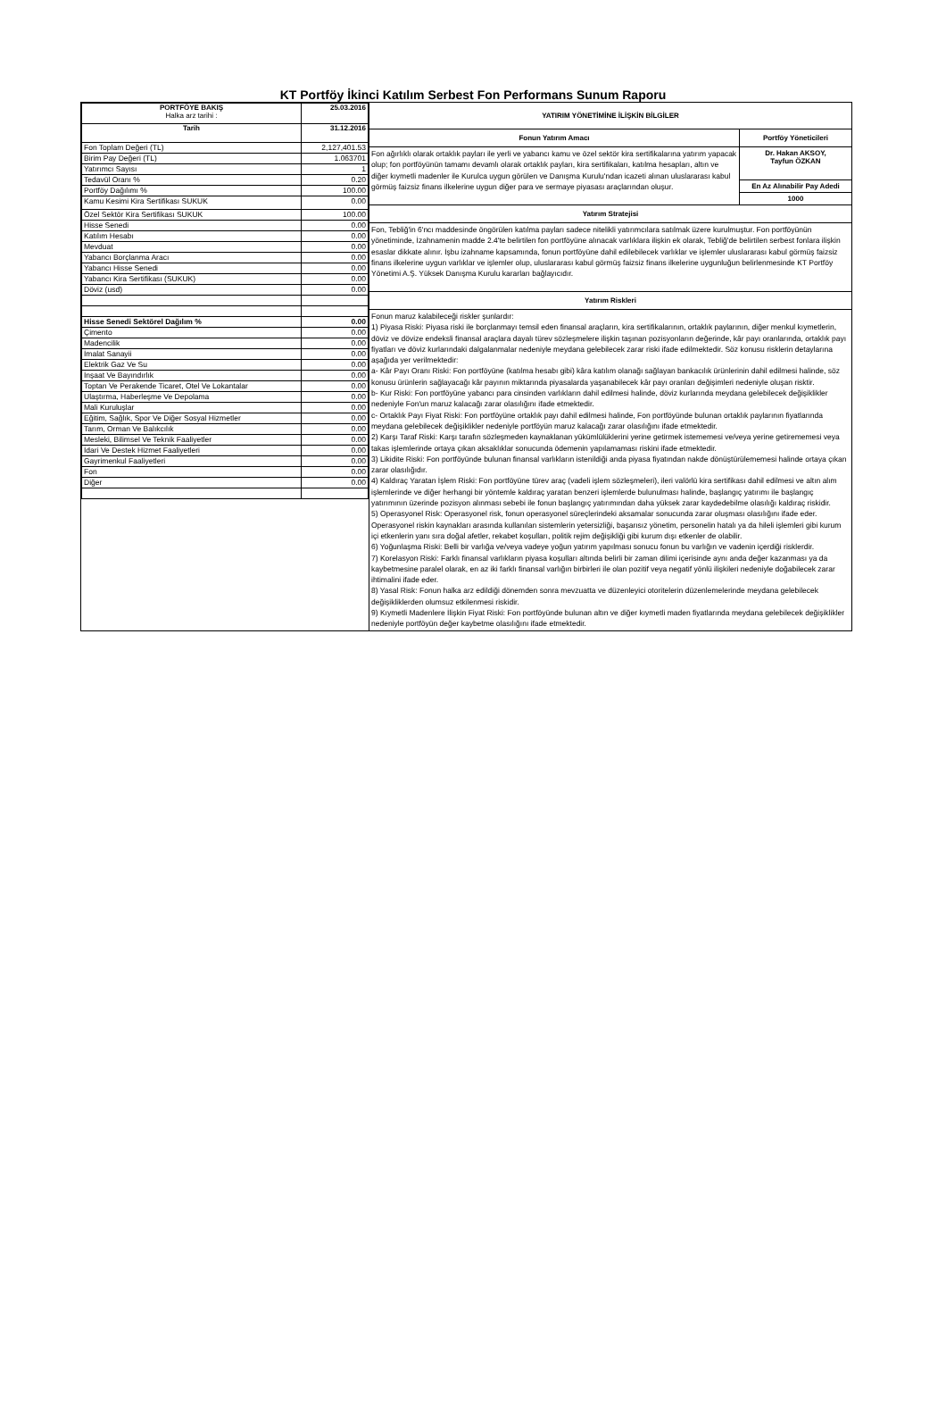KT Portföy İkinci Katılım Serbest Fon Performans Sunum Raporu
| PORTFÖYE BAKIŞ Halka arz tarihi : | 25.03.2016 |
| --- | --- |
| Tarih | 31.12.2016 |
| Fon Toplam Değeri (TL) | 2,127,401.53 |
| Birim Pay Değeri (TL) | 1.063701 |
| Yatırımcı Sayısı | 1 |
| Tedavül Oranı % | 0.20 |
| Portföy Dağılımı % | 100.00 |
| Kamu Kesimi Kira Sertifikası SUKUK | 0.00 |
| Özel Sektör Kira Sertifikası SUKUK | 100.00 |
| Hisse Senedi | 0.00 |
| Katılım Hesabı | 0.00 |
| Mevduat | 0.00 |
| Yabancı Borçlanma Aracı | 0.00 |
| Yabancı Hisse Senedi | 0.00 |
| Yabancı Kira Sertifikası (SUKUK) | 0.00 |
| Döviz (usd) | 0.00 |
| Hisse Senedi Sektörel Dağılım % | 0.00 |
| Çimento | 0.00 |
| Madencilik | 0.00 |
| İmalat Sanayii | 0.00 |
| Elektrik Gaz Ve Su | 0.00 |
| İnşaat Ve Bayındırlık | 0.00 |
| Toptan Ve Perakende Ticaret, Otel Ve Lokantalar | 0.00 |
| Ulaştırma, Haberleşme Ve Depolama | 0.00 |
| Mali Kuruluşlar | 0.00 |
| Eğitim, Sağlık, Spor Ve Diğer Sosyal Hizmetler | 0.00 |
| Tarım, Orman Ve Balıkcılık | 0.00 |
| Mesleki, Bilimsel Ve Teknik Faaliyetler | 0.00 |
| İdari Ve Destek Hizmet Faaliyetleri | 0.00 |
| Gayrimenkul Faaliyetleri | 0.00 |
| Fon | 0.00 |
| Diğer | 0.00 |
YATIRIM YÖNETİMİNE İLİŞKİN BİLGİLER
Fonun Yatırım Amacı
Fon ağırlıklı olarak ortaklık payları ile yerli ve yabancı kamu ve özel sektör kira sertifikalarına yatırım yapacak olup; fon portföyünün tamamı devamlı olarak ortaklık payları, kira sertifikaları, katılma hesapları, altın ve diğer kıymetli madenler ile Kurulca uygun görülen ve Danışma Kurulu'ndan icazeti alınan uluslararası kabul görmüş faizsiz finans ilkelerine uygun diğer para ve sermaye piyasası araçlarından oluşur.
Portföy Yöneticileri
Dr. Hakan AKSOY,
Tayfun ÖZKAN
En Az Alınabilir Pay Adedi
1000
Yatırım Stratejisi
Fon, Tebliğ'in 6'ncı maddesinde öngörülen katılma payları sadece nitelikli yatırımcılara satılmak üzere kurulmuştur. Fon portföyünün yönetiminde, İzahnamenin madde 2.4'te belirtilen fon portföyüne alınacak varlıklara ilişkin ek olarak, Tebliğ'de belirtilen serbest fonlara ilişkin esaslar dikkate alınır. İşbu izahname kapsamında, fonun portföyüne dahil edilebilecek varlıklar ve işlemler uluslararası kabul görmüş faizsiz finans ilkelerine uygun varlıklar ve işlemler olup, uluslararası kabul görmüş faizsiz finans ilkelerine uygunluğun belirlenmesinde KT Portföy Yönetimi A.Ş. Yüksek Danışma Kurulu kararları bağlayıcıdır.
Yatırım Riskleri
Fonun maruz kalabileceği riskler şunlardır:
1) Piyasa Riski: Piyasa riski ile borçlanmayı temsil eden finansal araçların, kira sertifikalarının, ortaklık paylarının, diğer menkul kıymetlerin, döviz ve dövize endeksli finansal araçlara dayalı türev sözleşmelere ilişkin taşınan pozisyonların değerinde, kâr payı oranlarında, ortaklık payı fiyatları ve döviz kurlarındaki dalgalanmalar nedeniyle meydana gelebilecek zarar riski ifade edilmektedir. Söz konusu risklerin detaylarına aşağıda yer verilmektedir:
a- Kâr Payı Oranı Riski: Fon portföyüne (katılma hesabı gibi) kâra katılım olanağı sağlayan bankacılık ürünlerinin dahil edilmesi halinde, söz konusu ürünlerin sağlayacağı kâr payının miktarında piyasalarda yaşanabilecek kâr payı oranları değişimleri nedeniyle oluşan risktir.
b- Kur Riski: Fon portföyüne yabancı para cinsinden varlıkların dahil edilmesi halinde, döviz kurlarında meydana gelebilecek değişiklikler nedeniyle Fon'un maruz kalacağı zarar olasılığını ifade etmektedir.
c- Ortaklık Payı Fiyat Riski: Fon portföyüne ortaklık payı dahil edilmesi halinde, Fon portföyünde bulunan ortaklık paylarının fiyatlarında meydana gelebilecek değişiklikler nedeniyle portföyün maruz kalacağı zarar olasılığını ifade etmektedir.
2) Karşı Taraf Riski: Karşı tarafın sözleşmeden kaynaklanan yükümlülüklerini yerine getirmek istememesi ve/veya yerine getirememesi veya takas işlemlerinde ortaya çıkan aksaklıklar sonucunda ödemenin yapılamaması riskini ifade etmektedir.
3) Likidite Riski: Fon portföyünde bulunan finansal varlıkların istenildiği anda piyasa fiyatından nakde dönüştürülememesi halinde ortaya çıkan zarar olasılığıdır.
4) Kaldıraç Yaratan İşlem Riski: Fon portföyüne türev araç (vadeli işlem sözleşmeleri), ileri valörlü kira sertifikası dahil edilmesi ve altın alım işlemlerinde ve diğer herhangi bir yöntemle kaldıraç yaratan benzeri işlemlerde bulunulması halinde, başlangıç yatırımı ile başlangıç yatırımının üzerinde pozisyon alınması sebebi ile fonun başlangıç yatırımından daha yüksek zarar kaydedebilme olasılığı kaldıraç riskidir.
5) Operasyonel Risk: Operasyonel risk, fonun operasyonel süreçlerindeki aksamalar sonucunda zarar oluşması olasılığını ifade eder. Operasyonel riskin kaynakları arasında kullanılan sistemlerin yetersizliği, başarısız yönetim, personelin hatalı ya da hileli işlemleri gibi kurum içi etkenlerin yanı sıra doğal afetler, rekabet koşulları, politik rejim değişikliği gibi kurum dışı etkenler de olabilir.
6) Yoğunlaşma Riski: Belli bir varlığa ve/veya vadeye yoğun yatırım yapılması sonucu fonun bu varlığın ve vadenin içerdiği risklerdir.
7) Korelasyon Riski: Farklı finansal varlıkların piyasa koşulları altında belirli bir zaman dilimi içerisinde aynı anda değer kazanması ya da kaybetmesine paralel olarak, en az iki farklı finansal varlığın birbirleri ile olan pozitif veya negatif yönlü ilişkileri nedeniyle doğabilecek zarar ihtimalini ifade eder.
8) Yasal Risk: Fonun halka arz edildiği dönemden sonra mevzuatta ve düzenleyici otoritelerin düzenlemelerinde meydana gelebilecek değişikliklerden olumsuz etkilenmesi riskidir.
9) Kıymetli Madenlere İlişkin Fiyat Riski: Fon portföyünde bulunan altın ve diğer kıymetli maden fiyatlarında meydana gelebilecek değişiklikler nedeniyle portföyün değer kaybetme olasılığını ifade etmektedir.